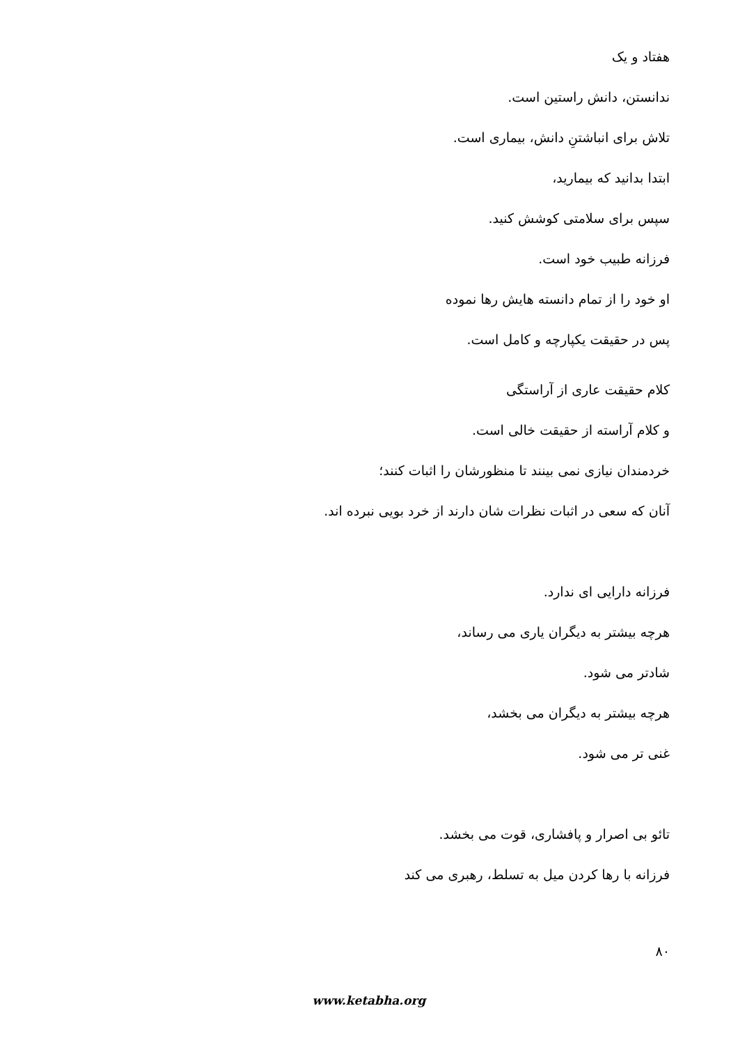هفتاد و یک
ندانستن، دانش راستین است.
تلاش برای انباشتنِ دانش، بیماری است.
ابتدا بدانید که بیمارید،
سپس برای سلامتی کوشش کنید.
فرزانه طبیب خود است.
او خود را از تمام دانسته هایش رها نموده
پس در حقیقت یکپارچه و کامل است.
کلام حقیقت عاری از آراستگی
و کلام آراسته از حقیقت خالی است.
خردمندان نیازی نمی بینند تا منظورشان را اثبات کنند؛
آنان که سعی در اثبات نظرات شان دارند از خرد بویی نبرده اند.
فرزانه دارایی ای ندارد.
هرچه بیشتر به دیگران یاری می رساند،
شادتر می شود.
هرچه بیشتر به دیگران می بخشد،
غنی تر می شود.
تائو بی اصرار و پافشاری، قوت می بخشد.
فرزانه با رها کردن میل به تسلط، رهبری می کند
۸۰
www.ketabha.org